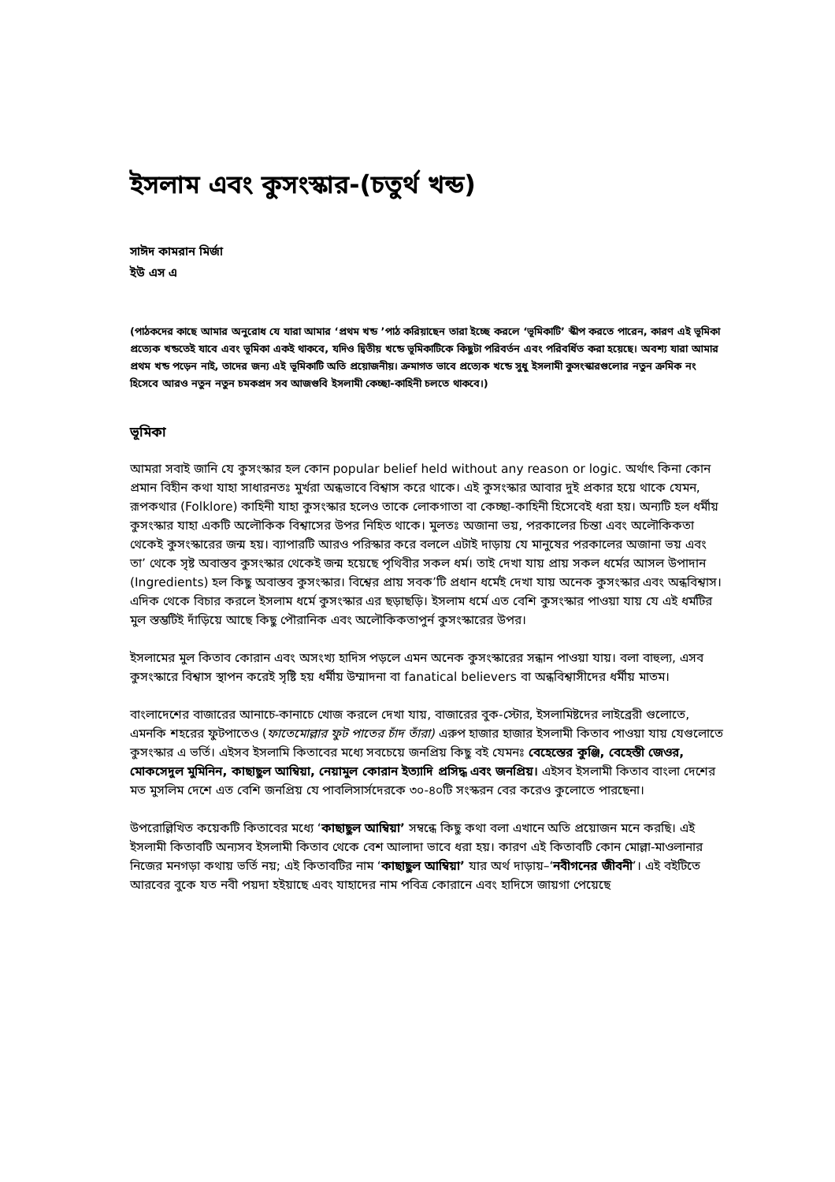ইসলাম এবং কুসংস্কার-(চতুর্থ খন্ড)
সাঈদ কামরান মির্জা
ইউ এস এ
(পাঠকদের কাছে আমার অনুরোধ যে যারা আমার ‘প্রথম খন্ড ’পাঠ করিয়াছেন তারা ইচ্ছে করলে ‘ভূমিকাটি’ স্কীপ করতে পারেন, কারণ এই ভূমিকা প্রত্যেক খন্ডতেই যাবে এবং ভূমিকা একই থাকবে, যদিও দ্বিতীয় খন্ডে ভূমিকাটিকে কিছুটা পরিবর্তন এবং পরিবর্ধিত করা হয়েছে। অবশ্য যারা আমার প্রথম খন্ড পড়েন নাই, তাদের জন্য এই ভূমিকাটি অতি প্রয়োজনীয়। ক্রমাগত ভাবে প্রত্যেক খন্ডে সুধু ইসলামী কুসংস্কারগুলোর নতুন ক্রমিক নং হিসেবে আরও নতুন নতুন চমকপ্রদ সব আজগুবি ইসলামী কেচ্ছা-কাহিনী চলতে থাকবে।)
ভূমিকা
আমরা সবাই জানি যে কুসংস্কার হল কোন popular belief held without any reason or logic. অর্থাৎ কিনা কোন প্রমান বিহীন কথা যাহা সাধারনতঃ মুর্খরা অন্ধভাবে বিশ্বাস করে থাকে। এই কুসংস্কার আবার দুই প্রকার হয়ে থাকে যেমন, রূপকথার (Folklore) কাহিনী যাহা কুসংস্কার হলেও তাকে লোকগাতা বা কেচ্ছা-কাহিনী হিসেবেই ধরা হয়। অন্যটি হল ধর্মীয় কুসংস্কার যাহা একটি অলৌকিক বিশ্বাসের উপর নিহিত থাকে। মুলতঃ অজানা ভয়, পরকালের চিন্তা এবং অলৌকিকতা থেকেই কুসংস্কারের জন্ম হয়। ব্যাপারটি আরও পরিস্কার করে বললে এটাই দাড়ায় যে মানুষের পরকালের অজানা ভয় এবং তা’ থেকে সৃষ্ট অবাস্তব কুসংস্কার থেকেই জন্ম হয়েছে পৃথিবীর সকল ধর্ম। তাই দেখা যায় প্রায় সকল ধর্মের আসল উপাদান (Ingredients) হল কিছু অবাস্তব কুসংস্কার। বিশ্বের প্রায় সবক’টি প্রধান ধর্মেই দেখা যায় অনেক কুসংস্কার এবং অন্ধবিশ্বাস। এদিক থেকে বিচার করলে ইসলাম ধর্মে কুসংস্কার এর ছড়াছড়ি। ইসলাম ধর্মে এত বেশি কুসংস্কার পাওয়া যায় যে এই ধর্মটির মুল স্তম্ভটিই দাঁড়িয়ে আছে কিছু পৌরানিক এবং অলৌকিকতাপুর্ন কুসংস্কারের উপর।
ইসলামের মুল কিতাব কোরান এবং অসংখ্য হাদিস পড়লে এমন অনেক কুসংস্কারের সন্ধান পাওয়া যায়। বলা বাহুল্য, এসব কুসংস্কারে বিশ্বাস স্থাপন করেই সৃষ্টি হয় ধর্মীয় উম্মাদনা বা fanatical believers বা অন্ধবিশ্বাসীদের ধর্মীয় মাতম।
বাংলাদেশের বাজারের আনাচে-কানাচে খোজ করলে দেখা যায়, বাজারের বুক-স্টোর, ইসলামিষ্টদের লাইব্রেরী গুলোতে, এমনকি শহরের ফুটপাতেও (ফাতেমোল্লার ফুট পাতের চাঁদ তাঁরা) এরুপ হাজার হাজার ইসলামী কিতাব পাওয়া যায় যেগুলোতে কুসংস্কার এ ভর্তি। এইসব ইসলামি কিতাবের মধ্যে সবচেয়ে জনপ্রিয় কিছু বই যেমনঃ বেহেস্তের কুঞ্জি, বেহেস্তী জেওর, মোকসেদুল মুমিনিন, কাছাছুল আম্বিয়া, নেয়ামুল কোরান ইত্যাদি প্রসিদ্ধ এবং জনপ্রিয়। এইসব ইসলামী কিতাব বাংলা দেশের মত মুসলিম দেশে এত বেশি জনপ্রিয় যে পাবলিসার্সদেরকে ৩০-৪০টি সংস্করন বের করেও কুলোতে পারছেনা।
উপরোল্লিখিত কয়েকটি কিতাবের মধ্যে ‘কাছাছুল আম্বিয়া’ সম্বন্ধে কিছু কথা বলা এখানে অতি প্রয়োজন মনে করছি। এই ইসলামী কিতাবটি অন্যসব ইসলামী কিতাব থেকে বেশ আলাদা ভাবে ধরা হয়। কারণ এই কিতাবটি কোন মোল্লা-মাওলানার নিজের মনগড়া কথায় ভর্তি নয়; এই কিতাবটির নাম ‘কাছাছুল আম্বিয়া’ যার অর্থ দাড়ায়–‘নবীগনের জীবনী’। এই বইটিতে আরবের বুকে যত নবী পয়দা হইয়াছে এবং যাহাদের নাম পবিত্র কোরানে এবং হাদিসে জায়গা পেয়েছে